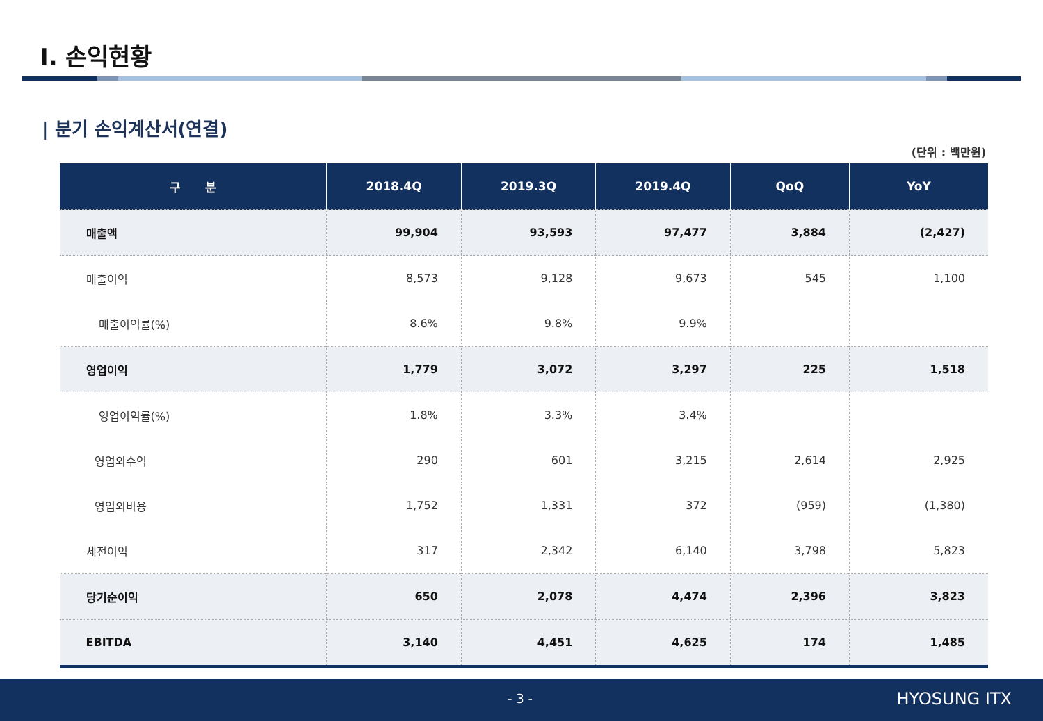Ⅰ. 손익현황
| 분기 손익계산서(연결)
(단위 : 백만원)
| 구 분 | 2018.4Q | 2019.3Q | 2019.4Q | QoQ | YoY |
| --- | --- | --- | --- | --- | --- |
| 매출액 | 99,904 | 93,593 | 97,477 | 3,884 | (2,427) |
| 매출이익 | 8,573 | 9,128 | 9,673 | 545 | 1,100 |
| 매출이익률(%) | 8.6% | 9.8% | 9.9% | | |
| 영업이익 | 1,779 | 3,072 | 3,297 | 225 | 1,518 |
| 영업이익률(%) | 1.8% | 3.3% | 3.4% | | |
| 영업외수익 | 290 | 601 | 3,215 | 2,614 | 2,925 |
| 영업외비용 | 1,752 | 1,331 | 372 | (959) | (1,380) |
| 세전이익 | 317 | 2,342 | 6,140 | 3,798 | 5,823 |
| 당기순이익 | 650 | 2,078 | 4,474 | 2,396 | 3,823 |
| EBITDA | 3,140 | 4,451 | 4,625 | 174 | 1,485 |
- 3 - HYOSUNG ITX